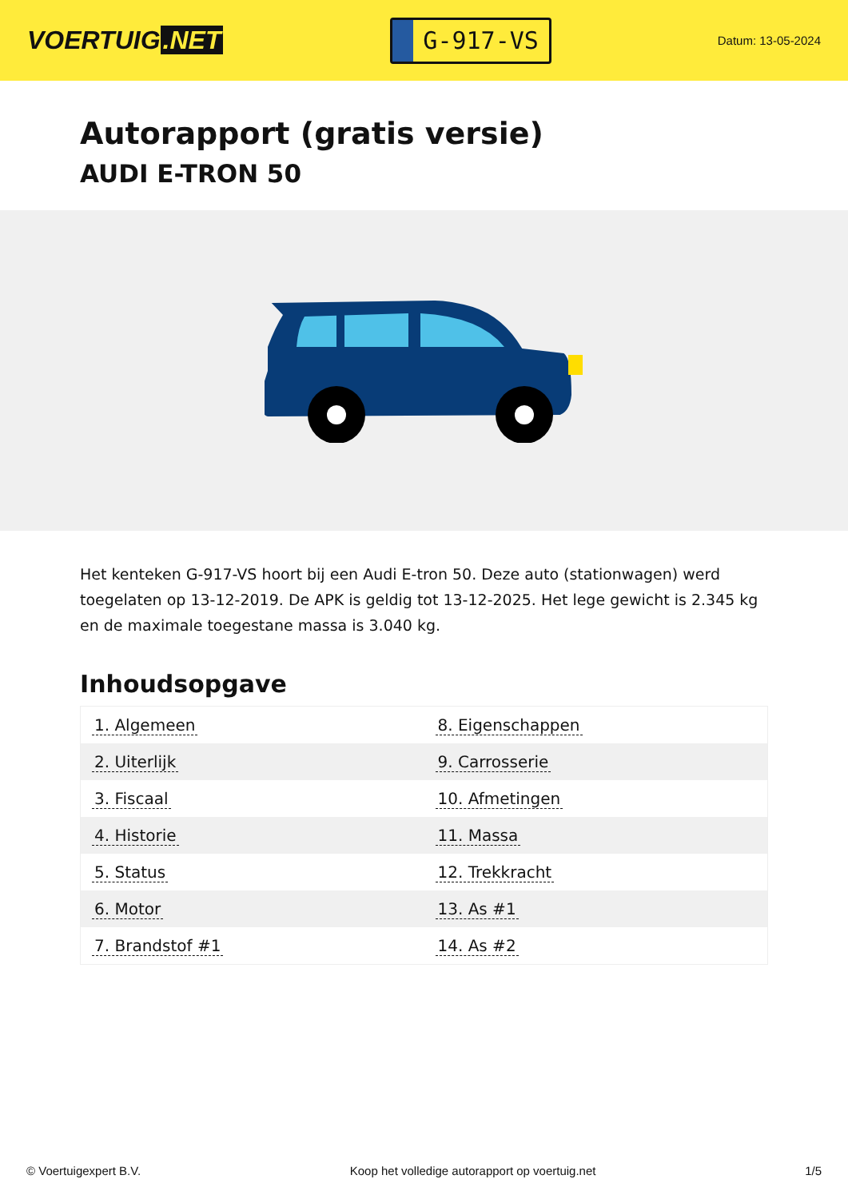VOERTUIG.NET
G-917-VS
Datum: 13-05-2024
Autorapport (gratis versie)
AUDI E-TRON 50
Het kenteken G-917-VS hoort bij een Audi E-tron 50. Deze auto (stationwagen) werd toegelaten op 13-12-2019. De APK is geldig tot 13-12-2025. Het lege gewicht is 2.345 kg en de maximale toegestane massa is 3.040 kg.
Inhoudsopgave
| 1. Algemeen | 8. Eigenschappen |
| 2. Uiterlijk | 9. Carrosserie |
| 3. Fiscaal | 10. Afmetingen |
| 4. Historie | 11. Massa |
| 5. Status | 12. Trekkracht |
| 6. Motor | 13. As #1 |
| 7. Brandstof #1 | 14. As #2 |
© Voertuigexpert B.V. Koop het volledige autorapport op voertuig.net
1/5